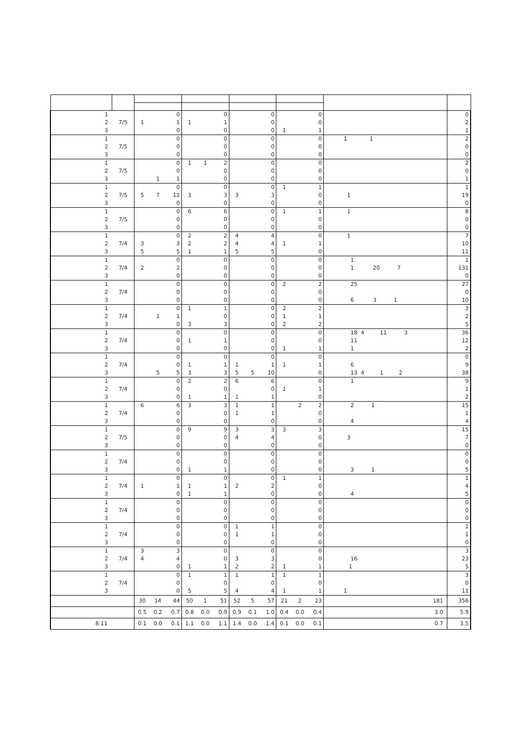| 1 | 7/5 | | | 0 | | | 0 | | | 0 | | | 0 | | 0 |
| 2 | | 1 | | 1 | 1 | | 1 | | | 0 | | | 0 | | 2 |
| 3 | | | | 0 | | | 0 | | | 0 | 1 | | 1 | | 1 |
| 1 | 7/5 | | | 0 | | | 0 | | | 0 | | | 0 | 1 1 | 2 |
| 2 | | | | 0 | | | 0 | | | 0 | | | 0 | | 0 |
| 3 | | | | 0 | | | 0 | | | 0 | | | 0 | | 0 |
| 1 | 7/5 | | | 0 | 1 | 1 | 2 | | | 0 | | | 0 | | 2 |
| 2 | | | | 0 | | | 0 | | | 0 | | | 0 | | 0 |
| 3 | | | 1 | 1 | | | 0 | | | 0 | | | 0 | | 1 |
| 1 | 7/5 | | | 0 | | | 0 | | | 0 | 1 | | 1 | | 1 |
| 2 | | 5 | 7 | 12 | 3 | | 3 | 3 | | 3 | | | 0 | 1 | 19 |
| 3 | | | | 0 | | | 0 | | | 0 | | | 0 | | 0 |
| 1 | 7/5 | | | 0 | 6 | | 6 | | | 0 | 1 | | 1 | 1 | 8 |
| 2 | | | | 0 | | | 0 | | | 0 | | | 0 | | 0 |
| 3 | | | | 0 | | | 0 | | | 0 | | | 0 | | 0 |
| 1 | 7/4 | | | 0 | 2 | | 2 | 4 | | 4 | | | 0 | 1 | 7 |
| 2 | | 3 | | 3 | 2 | | 2 | 4 | | 4 | 1 | | 1 | | 10 |
| 3 | | 5 | | 5 | 1 | | 1 | 5 | | 5 | | | 0 | | 11 |
| 1 | 7/4 | | | 0 | | | 0 | | | 0 | | | 0 | 1 | 1 |
| 2 | | 2 | | 2 | | | 0 | | | 0 | | | 0 | 1 20 7 | 131 |
| 3 | | | | 0 | | | 0 | | | 0 | | | 0 | | 0 |
| 1 | 7/4 | | | 0 | | | 0 | | | 0 | 2 | | 2 | 25 | 27 |
| 2 | | | | 0 | | | 0 | | | 0 | | | 0 | | 0 |
| 3 | | | | 0 | | | 0 | | | 0 | | | 0 | 6 3 1 | 10 |
| 1 | 7/4 | | | 0 | 1 | | 1 | | | 0 | 2 | | 2 | | 3 |
| 2 | | | 1 | 1 | | | 0 | | | 0 | 1 | | 1 | | 2 |
| 3 | | | | 0 | 3 | | 3 | | | 0 | 2 | | 2 | | 5 |
| 1 | 7/4 | | | 0 | | | 0 | | | 0 | | | 0 | 18 4 11 3 | 36 |
| 2 | | | | 0 | 1 | | 1 | | | 0 | | | 0 | 11 | 12 |
| 3 | | | | 0 | | | 0 | | | 0 | 1 | | 1 | 1 | 2 |
| 1 | 7/4 | | | 0 | | | 0 | | | 0 | | | 0 | | 0 |
| 2 | | | | 0 | 1 | | 1 | 1 | | 1 | 1 | | 1 | 6 | 9 |
| 3 | | | 5 | 5 | 3 | | 3 | 5 | 5 | 10 | | | 0 | 13 4 1 2 | 38 |
| 1 | 7/4 | | | 0 | 2 | | 2 | 6 | | 6 | | | 0 | 1 | 9 |
| 2 | | | | 0 | | | 0 | | | 0 | 1 | | 1 | | 1 |
| 3 | | | | 0 | 1 | | 1 | 1 | | 1 | | | 0 | | 2 |
| 1 | 7/4 | 6 | | 6 | 3 | | 3 | 1 | | 1 | | 2 | 2 | 2 1 | 15 |
| 2 | | | | 0 | | | 0 | 1 | | 1 | | | 0 | | 1 |
| 3 | | | | 0 | | | 0 | | | 0 | | | 0 | 4 | 4 |
| 1 | 7/5 | | | 0 | 9 | | 9 | 3 | | 3 | 3 | | 3 | | 15 |
| 2 | | | | 0 | | | 0 | 4 | | 4 | | | 0 | 3 | 7 |
| 3 | | | | 0 | | | 0 | | | 0 | | | 0 | | 0 |
| 1 | 7/4 | | | 0 | | | 0 | | | 0 | | | 0 | | 0 |
| 2 | | | | 0 | | | 0 | | | 0 | | | 0 | | 0 |
| 3 | | | | 0 | 1 | | 1 | | | 0 | | | 0 | 3 1 | 5 |
| 1 | 7/4 | | | 0 | | | 0 | | | 0 | 1 | | 1 | | 1 |
| 2 | | 1 | | 1 | 1 | | 1 | 2 | | 2 | | | 0 | | 4 |
| 3 | | | | 0 | 1 | | 1 | | | 0 | | | 0 | 4 | 5 |
| 1 | 7/4 | | | 0 | | | 0 | | | 0 | | | 0 | | 0 |
| 2 | | | | 0 | | | 0 | | | 0 | | | 0 | | 0 |
| 3 | | | | 0 | | | 0 | | | 0 | | | 0 | | 0 |
| 1 | 7/4 | | | 0 | | | 0 | 1 | | 1 | | | 0 | | 1 |
| 2 | | | | 0 | | | 0 | 1 | | 1 | | | 0 | | 1 |
| 3 | | | | 0 | | | 0 | | | 0 | | | 0 | | 0 |
| 1 | 7/4 | 3 | | 3 | | | 0 | | | 0 | | | 0 | | 3 |
| 2 | | 4 | | 4 | | | 0 | 3 | | 3 | | | 0 | 16 | 23 |
| 3 | | | | 0 | 1 | | 1 | 2 | | 2 | 1 | | 1 | 1 | 5 |
| 1 | 7/4 | | | 0 | 1 | | 1 | 1 | | 1 | 1 | | 1 | | 3 |
| 2 | | | | 0 | | | 0 | | | 0 | | | 0 | | 0 |
| 3 | | | | 0 | 5 | | 5 | 4 | | 4 | 1 | | 1 | 1 | 11 |
| | | 30 | 14 | 44 | 50 | 1 | 51 | 52 | 5 | 57 | 21 | 2 | 23 | 181 | 356 |
| | | 0.5 | 0.2 | 0.7 | 0.8 | 0.0 | 0.9 | 0.9 | 0.1 | 1.0 | 0.4 | 0.0 | 0.4 | 3.0 | 5.9 |
| 8 11 | | 0.1 | 0.0 | 0.1 | 1.1 | 0.0 | 1.1 | 1.4 | 0.0 | 1.4 | 0.1 | 0.0 | 0.1 | 0.7 | 3.5 |